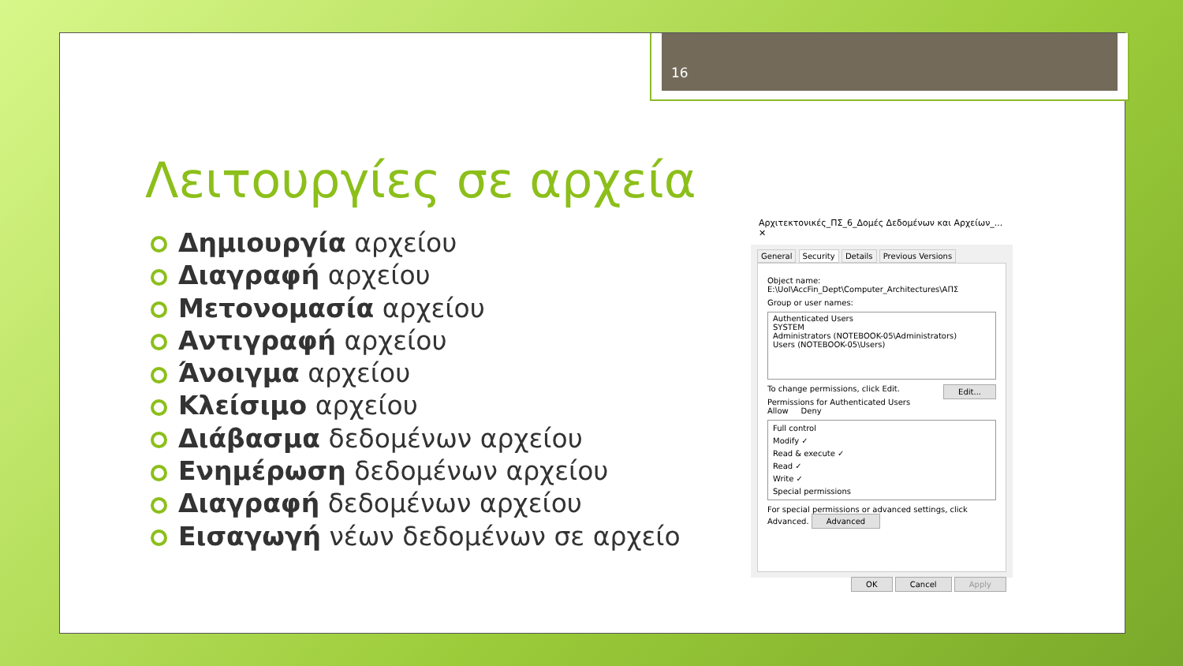16
Λειτουργίες σε αρχεία
Δημιουργία αρχείου
Διαγραφή αρχείου
Μετονομασία αρχείου
Αντιγραφή αρχείου
Άνοιγμα αρχείου
Κλείσιμο αρχείου
Διάβασμα δεδομένων αρχείου
Ενημέρωση δεδομένων αρχείου
Διαγραφή δεδομένων αρχείου
Εισαγωγή νέων δεδομένων σε αρχείο
Αρχιτεκτονικές_ΠΣ_6_Δομές Δεδομένων και Αρχείων_... ✕
General Security Details Previous Versions
Object name: E:\UoI\AccFin_Dept\Computer_Architectures\ΑΠΣ
Group or user names:
Authenticated Users
SYSTEM
Administrators (NOTEBOOK-05\Administrators)
Users (NOTEBOOK-05\Users)
To change permissions, click Edit. Edit...
Permissions for Authenticated Users Allow Deny
Full control
Modify ✓
Read & execute ✓
Read ✓
Write ✓
Special permissions
For special permissions or advanced settings, click Advanced. Advanced
OK Cancel Apply